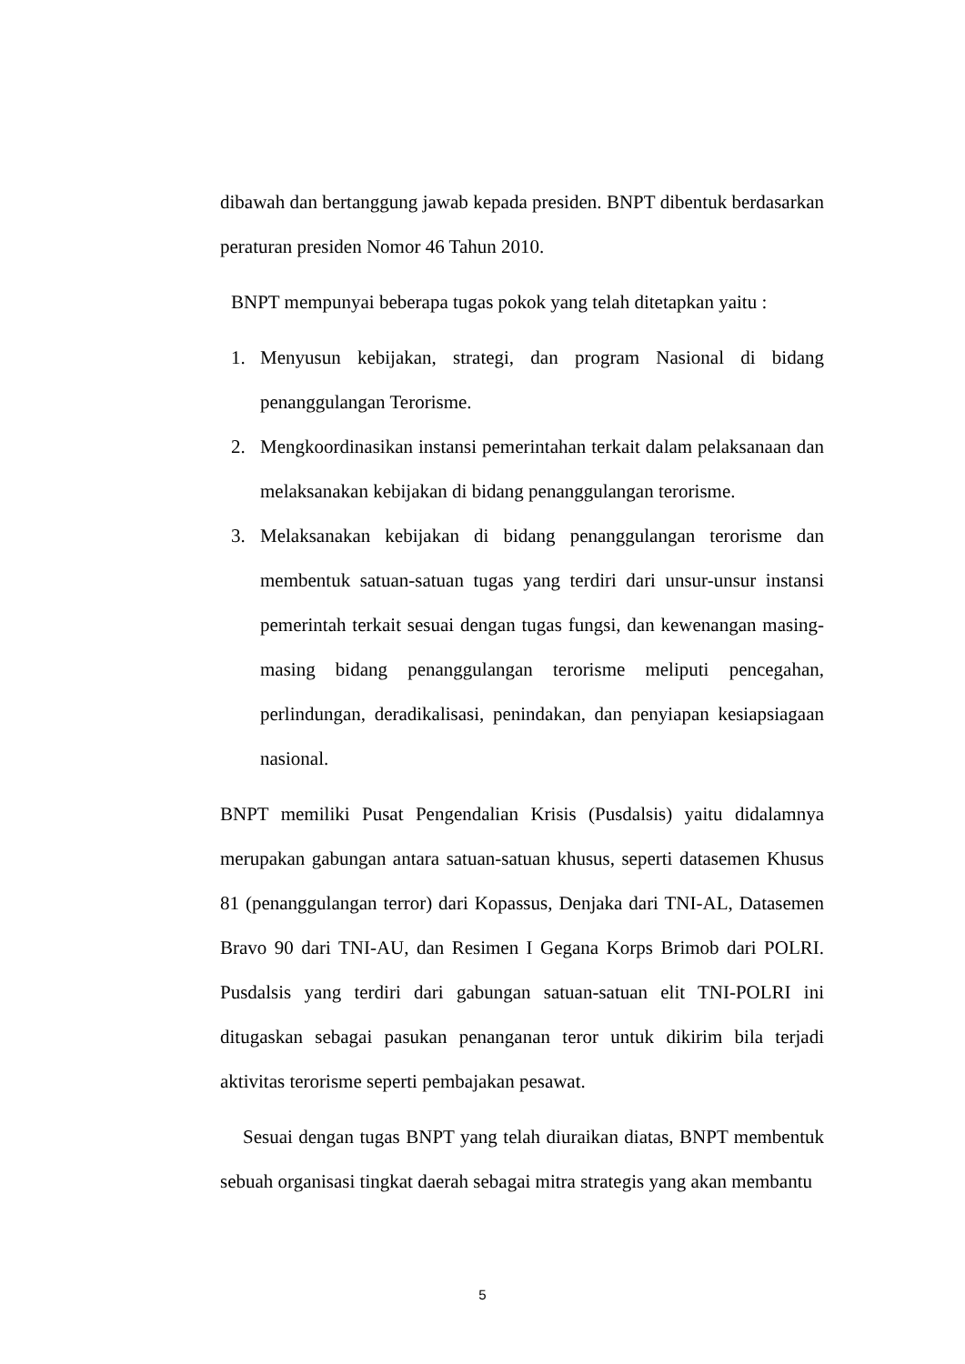dibawah dan bertanggung jawab kepada presiden. BNPT dibentuk berdasarkan peraturan presiden Nomor 46 Tahun 2010.
BNPT mempunyai beberapa tugas pokok yang telah ditetapkan yaitu :
1. Menyusun kebijakan, strategi, dan program Nasional di bidang penanggulangan Terorisme.
2. Mengkoordinasikan instansi pemerintahan terkait dalam pelaksanaan dan melaksanakan kebijakan di bidang penanggulangan terorisme.
3. Melaksanakan kebijakan di bidang penanggulangan terorisme dan membentuk satuan-satuan tugas yang terdiri dari unsur-unsur instansi pemerintah terkait sesuai dengan tugas fungsi, dan kewenangan masing-masing bidang penanggulangan terorisme meliputi pencegahan, perlindungan, deradikalisasi, penindakan, dan penyiapan kesiapsiagaan nasional.
BNPT memiliki Pusat Pengendalian Krisis (Pusdalsis) yaitu didalamnya merupakan gabungan antara satuan-satuan khusus, seperti datasemen Khusus 81 (penanggulangan terror) dari Kopassus, Denjaka dari TNI-AL, Datasemen Bravo 90 dari TNI-AU, dan Resimen I Gegana Korps Brimob dari POLRI. Pusdalsis yang terdiri dari gabungan satuan-satuan elit TNI-POLRI ini ditugaskan sebagai pasukan penanganan teror untuk dikirim bila terjadi aktivitas terorisme seperti pembajakan pesawat.
Sesuai dengan tugas BNPT yang telah diuraikan diatas, BNPT membentuk sebuah organisasi tingkat daerah sebagai mitra strategis yang akan membantu
5